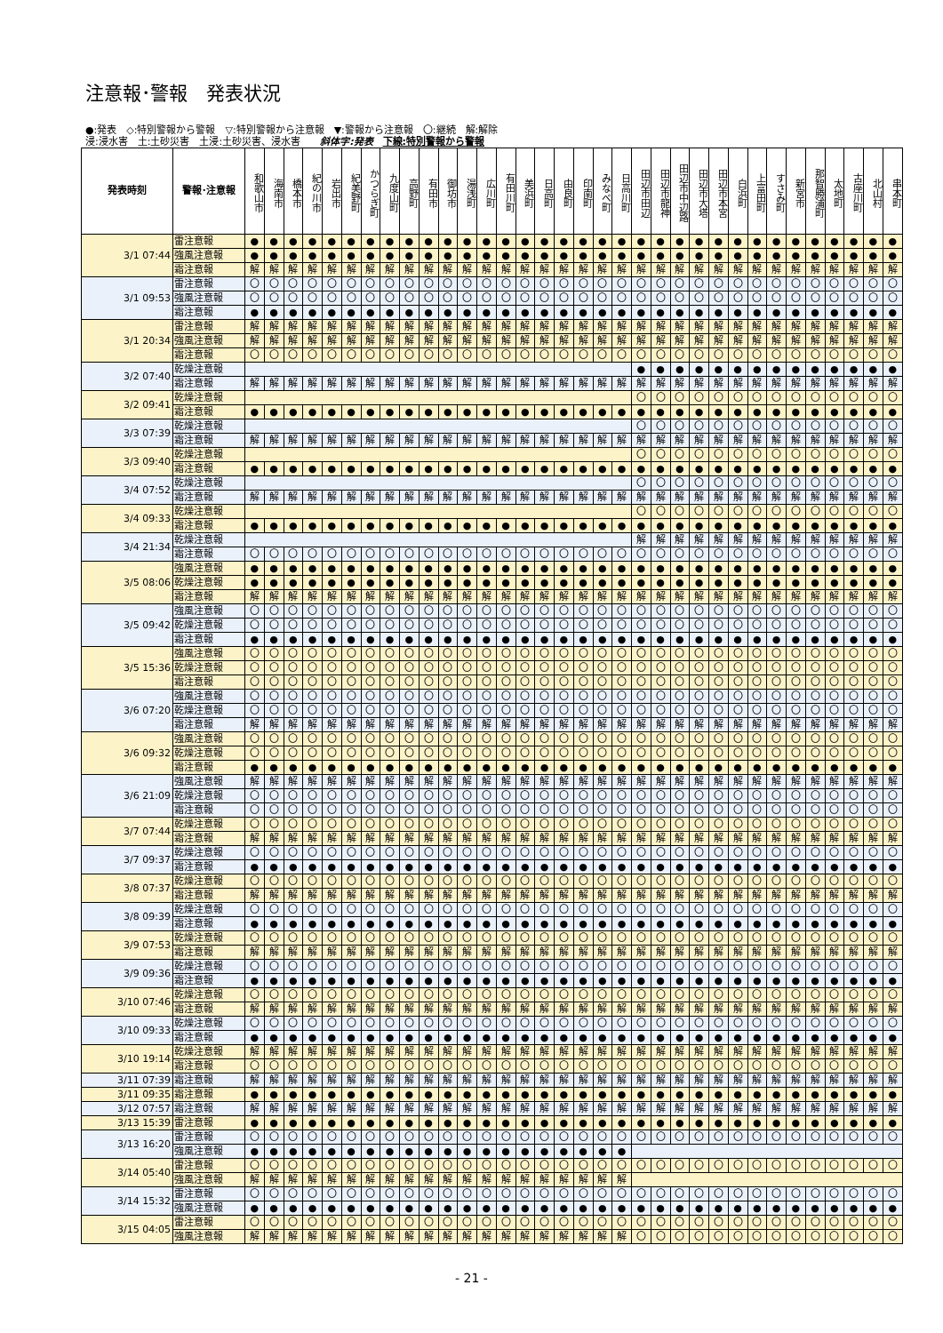注意報･警報　発表状況
●:発表　◇:特別警報から警報　▽:特別警報から注意報　▼:警報から注意報　〇:継続　解:解除
浸:浸水害　土:土砂災害　土浸:土砂災害、浸水害　　斜体字:発表　下線:特別警報から警報
| 発表時刻 | 警報･注意報 | 和歌山市 | 海南市 | 橋本市 | 紀の川市 | 岩出市 | 紀美野町 | かつらぎ町 | 九度山町 | 高野町 | 有田市 | 御坊市 | 湯浅町 | 広川町 | 有田川町 | 美浜町 | 日高町 | 由良町 | 印南町 | みなべ町 | 日高川町 | 田辺市田辺 | 田辺市龍神 | 田辺市中辺路 | 田辺市大塔 | 田辺市本宮 | 白浜町 | 上富田町 | すさみ町 | 新宮市 | 那智勝浦町 | 太地町 | 古座川町 | 北山村 | 串本町 |
| --- | --- | --- | --- | --- | --- | --- | --- | --- | --- | --- | --- | --- | --- | --- | --- | --- | --- | --- | --- | --- | --- | --- | --- | --- | --- | --- | --- | --- | --- | --- | --- | --- | --- | --- | --- |
| 3/1 07:44 | 雷注意報 | ● | ● | ● | ● | ● | ● | ● | ● | ● | ● | ● | ● | ● | ● | ● | ● | ● | ● | ● | ● | ● | ● | ● | ● | ● | ● | ● | ● | ● | ● | ● | ● | ● | ● |
| | 強風注意報 | ● | ● | ● | ● | ● | ● | ● | ● | ● | ● | ● | ● | ● | ● | ● | ● | ● | ● | ● | ● | ● | ● | ● | ● | ● | ● | ● | ● | ● | ● | ● | ● | ● | ● |
| | 霜注意報 | 解 | 解 | 解 | 解 | 解 | 解 | 解 | 解 | 解 | 解 | 解 | 解 | 解 | 解 | 解 | 解 | 解 | 解 | 解 | 解 | 解 | 解 | 解 | 解 | 解 | 解 | 解 | 解 | 解 | 解 | 解 | 解 | 解 | 解 |
| 3/1 09:53 | 雷注意報 | 〇 | 〇 | 〇 | 〇 | 〇 | 〇 | 〇 | 〇 | 〇 | 〇 | 〇 | 〇 | 〇 | 〇 | 〇 | 〇 | 〇 | 〇 | 〇 | 〇 | 〇 | 〇 | 〇 | 〇 | 〇 | 〇 | 〇 | 〇 | 〇 | 〇 | 〇 | 〇 | 〇 | 〇 |
| | 強風注意報 | 〇 | 〇 | 〇 | 〇 | 〇 | 〇 | 〇 | 〇 | 〇 | 〇 | 〇 | 〇 | 〇 | 〇 | 〇 | 〇 | 〇 | 〇 | 〇 | 〇 | 〇 | 〇 | 〇 | 〇 | 〇 | 〇 | 〇 | 〇 | 〇 | 〇 | 〇 | 〇 | 〇 | 〇 |
| | 霜注意報 | ● | ● | ● | ● | ● | ● | ● | ● | ● | ● | ● | ● | ● | ● | ● | ● | ● | ● | ● | ● | ● | ● | ● | ● | ● | ● | ● | ● | ● | ● | ● | ● | ● | ● |
| 3/1 20:34 | 雷注意報 | 解 | 解 | 解 | 解 | 解 | 解 | 解 | 解 | 解 | 解 | 解 | 解 | 解 | 解 | 解 | 解 | 解 | 解 | 解 | 解 | 解 | 解 | 解 | 解 | 解 | 解 | 解 | 解 | 解 | 解 | 解 | 解 | 解 | 解 |
| | 強風注意報 | 解 | 解 | 解 | 解 | 解 | 解 | 解 | 解 | 解 | 解 | 解 | 解 | 解 | 解 | 解 | 解 | 解 | 解 | 解 | 解 | 解 | 解 | 解 | 解 | 解 | 解 | 解 | 解 | 解 | 解 | 解 | 解 | 解 | 解 |
| | 霜注意報 | 〇 | 〇 | 〇 | 〇 | 〇 | 〇 | 〇 | 〇 | 〇 | 〇 | 〇 | 〇 | 〇 | 〇 | 〇 | 〇 | 〇 | 〇 | 〇 | 〇 | 〇 | 〇 | 〇 | 〇 | 〇 | 〇 | 〇 | 〇 | 〇 | 〇 | 〇 | 〇 | 〇 | 〇 |
| 3/2 07:40 | 乾燥注意報 | | | | | | | | | | | | | | | | | | | | | ● | ● | ● | ● | ● | ● | ● | ● | ● | ● | ● | ● | ● | ● |
| | 霜注意報 | 解 | 解 | 解 | 解 | 解 | 解 | 解 | 解 | 解 | 解 | 解 | 解 | 解 | 解 | 解 | 解 | 解 | 解 | 解 | 解 | 解 | 解 | 解 | 解 | 解 | 解 | 解 | 解 | 解 | 解 | 解 | 解 | 解 | 解 |
| 3/2 09:41 | 乾燥注意報 | | | | | | | | | | | | | | | | | | | | | 〇 | 〇 | 〇 | 〇 | 〇 | 〇 | 〇 | 〇 | 〇 | 〇 | 〇 | 〇 | 〇 | 〇 |
| | 霜注意報 | ● | ● | ● | ● | ● | ● | ● | ● | ● | ● | ● | ● | ● | ● | ● | ● | ● | ● | ● | ● | ● | ● | ● | ● | ● | ● | ● | ● | ● | ● | ● | ● | ● | ● |
| 3/3 07:39 | 乾燥注意報 | | | | | | | | | | | | | | | | | | | | | 〇 | 〇 | 〇 | 〇 | 〇 | 〇 | 〇 | 〇 | 〇 | 〇 | 〇 | 〇 | 〇 | 〇 |
| | 霜注意報 | 解 | 解 | 解 | 解 | 解 | 解 | 解 | 解 | 解 | 解 | 解 | 解 | 解 | 解 | 解 | 解 | 解 | 解 | 解 | 解 | 解 | 解 | 解 | 解 | 解 | 解 | 解 | 解 | 解 | 解 | 解 | 解 | 解 | 解 |
| 3/3 09:40 | 乾燥注意報 | | | | | | | | | | | | | | | | | | | | | 〇 | 〇 | 〇 | 〇 | 〇 | 〇 | 〇 | 〇 | 〇 | 〇 | 〇 | 〇 | 〇 | 〇 |
| | 霜注意報 | ● | ● | ● | ● | ● | ● | ● | ● | ● | ● | ● | ● | ● | ● | ● | ● | ● | ● | ● | ● | ● | ● | ● | ● | ● | ● | ● | ● | ● | ● | ● | ● | ● | ● |
| 3/4 07:52 | 乾燥注意報 | | | | | | | | | | | | | | | | | | | | | 〇 | 〇 | 〇 | 〇 | 〇 | 〇 | 〇 | 〇 | 〇 | 〇 | 〇 | 〇 | 〇 | 〇 |
| | 霜注意報 | 解 | 解 | 解 | 解 | 解 | 解 | 解 | 解 | 解 | 解 | 解 | 解 | 解 | 解 | 解 | 解 | 解 | 解 | 解 | 解 | 解 | 解 | 解 | 解 | 解 | 解 | 解 | 解 | 解 | 解 | 解 | 解 | 解 | 解 |
| 3/4 09:33 | 乾燥注意報 | | | | | | | | | | | | | | | | | | | | | 〇 | 〇 | 〇 | 〇 | 〇 | 〇 | 〇 | 〇 | 〇 | 〇 | 〇 | 〇 | 〇 | 〇 |
| | 霜注意報 | ● | ● | ● | ● | ● | ● | ● | ● | ● | ● | ● | ● | ● | ● | ● | ● | ● | ● | ● | ● | ● | ● | ● | ● | ● | ● | ● | ● | ● | ● | ● | ● | ● | ● |
| 3/4 21:34 | 乾燥注意報 | | | | | | | | | | | | | | | | | | | | | 解 | 解 | 解 | 解 | 解 | 解 | 解 | 解 | 解 | 解 | 解 | 解 | 解 | 解 |
| | 霜注意報 | 〇 | 〇 | 〇 | 〇 | 〇 | 〇 | 〇 | 〇 | 〇 | 〇 | 〇 | 〇 | 〇 | 〇 | 〇 | 〇 | 〇 | 〇 | 〇 | 〇 | 〇 | 〇 | 〇 | 〇 | 〇 | 〇 | 〇 | 〇 | 〇 | 〇 | 〇 | 〇 | 〇 | 〇 |
| 3/5 08:06 | 強風注意報 | ● | ● | ● | ● | ● | ● | ● | ● | ● | ● | ● | ● | ● | ● | ● | ● | ● | ● | ● | ● | ● | ● | ● | ● | ● | ● | ● | ● | ● | ● | ● | ● | ● | ● |
| | 乾燥注意報 | ● | ● | ● | ● | ● | ● | ● | ● | ● | ● | ● | ● | ● | ● | ● | ● | ● | ● | ● | ● | ● | ● | ● | ● | ● | ● | ● | ● | ● | ● | ● | ● | ● | ● |
| | 霜注意報 | 解 | 解 | 解 | 解 | 解 | 解 | 解 | 解 | 解 | 解 | 解 | 解 | 解 | 解 | 解 | 解 | 解 | 解 | 解 | 解 | 解 | 解 | 解 | 解 | 解 | 解 | 解 | 解 | 解 | 解 | 解 | 解 | 解 | 解 |
| 3/5 09:42 | 強風注意報 | 〇 | 〇 | 〇 | 〇 | 〇 | 〇 | 〇 | 〇 | 〇 | 〇 | 〇 | 〇 | 〇 | 〇 | 〇 | 〇 | 〇 | 〇 | 〇 | 〇 | 〇 | 〇 | 〇 | 〇 | 〇 | 〇 | 〇 | 〇 | 〇 | 〇 | 〇 | 〇 | 〇 | 〇 |
| | 乾燥注意報 | 〇 | 〇 | 〇 | 〇 | 〇 | 〇 | 〇 | 〇 | 〇 | 〇 | 〇 | 〇 | 〇 | 〇 | 〇 | 〇 | 〇 | 〇 | 〇 | 〇 | 〇 | 〇 | 〇 | 〇 | 〇 | 〇 | 〇 | 〇 | 〇 | 〇 | 〇 | 〇 | 〇 | 〇 |
| | 霜注意報 | ● | ● | ● | ● | ● | ● | ● | ● | ● | ● | ● | ● | ● | ● | ● | ● | ● | ● | ● | ● | ● | ● | ● | ● | ● | ● | ● | ● | ● | ● | ● | ● | ● | ● |
| 3/5 15:36 | 強風注意報 | 〇 | 〇 | 〇 | 〇 | 〇 | 〇 | 〇 | 〇 | 〇 | 〇 | 〇 | 〇 | 〇 | 〇 | 〇 | 〇 | 〇 | 〇 | 〇 | 〇 | 〇 | 〇 | 〇 | 〇 | 〇 | 〇 | 〇 | 〇 | 〇 | 〇 | 〇 | 〇 | 〇 | 〇 |
| | 乾燥注意報 | 〇 | 〇 | 〇 | 〇 | 〇 | 〇 | 〇 | 〇 | 〇 | 〇 | 〇 | 〇 | 〇 | 〇 | 〇 | 〇 | 〇 | 〇 | 〇 | 〇 | 〇 | 〇 | 〇 | 〇 | 〇 | 〇 | 〇 | 〇 | 〇 | 〇 | 〇 | 〇 | 〇 | 〇 |
| | 霜注意報 | 〇 | 〇 | 〇 | 〇 | 〇 | 〇 | 〇 | 〇 | 〇 | 〇 | 〇 | 〇 | 〇 | 〇 | 〇 | 〇 | 〇 | 〇 | 〇 | 〇 | 〇 | 〇 | 〇 | 〇 | 〇 | 〇 | 〇 | 〇 | 〇 | 〇 | 〇 | 〇 | 〇 | 〇 |
| 3/6 07:20 | 強風注意報 | 〇 | 〇 | 〇 | 〇 | 〇 | 〇 | 〇 | 〇 | 〇 | 〇 | 〇 | 〇 | 〇 | 〇 | 〇 | 〇 | 〇 | 〇 | 〇 | 〇 | 〇 | 〇 | 〇 | 〇 | 〇 | 〇 | 〇 | 〇 | 〇 | 〇 | 〇 | 〇 | 〇 | 〇 |
| | 乾燥注意報 | 〇 | 〇 | 〇 | 〇 | 〇 | 〇 | 〇 | 〇 | 〇 | 〇 | 〇 | 〇 | 〇 | 〇 | 〇 | 〇 | 〇 | 〇 | 〇 | 〇 | 〇 | 〇 | 〇 | 〇 | 〇 | 〇 | 〇 | 〇 | 〇 | 〇 | 〇 | 〇 | 〇 | 〇 |
| | 霜注意報 | 解 | 解 | 解 | 解 | 解 | 解 | 解 | 解 | 解 | 解 | 解 | 解 | 解 | 解 | 解 | 解 | 解 | 解 | 解 | 解 | 解 | 解 | 解 | 解 | 解 | 解 | 解 | 解 | 解 | 解 | 解 | 解 | 解 | 解 |
| 3/6 09:32 | 強風注意報 | 〇 | 〇 | 〇 | 〇 | 〇 | 〇 | 〇 | 〇 | 〇 | 〇 | 〇 | 〇 | 〇 | 〇 | 〇 | 〇 | 〇 | 〇 | 〇 | 〇 | 〇 | 〇 | 〇 | 〇 | 〇 | 〇 | 〇 | 〇 | 〇 | 〇 | 〇 | 〇 | 〇 | 〇 |
| | 乾燥注意報 | 〇 | 〇 | 〇 | 〇 | 〇 | 〇 | 〇 | 〇 | 〇 | 〇 | 〇 | 〇 | 〇 | 〇 | 〇 | 〇 | 〇 | 〇 | 〇 | 〇 | 〇 | 〇 | 〇 | 〇 | 〇 | 〇 | 〇 | 〇 | 〇 | 〇 | 〇 | 〇 | 〇 | 〇 |
| | 霜注意報 | ● | ● | ● | ● | ● | ● | ● | ● | ● | ● | ● | ● | ● | ● | ● | ● | ● | ● | ● | ● | ● | ● | ● | ● | ● | ● | ● | ● | ● | ● | ● | ● | ● | ● |
| 3/6 21:09 | 強風注意報 | 解 | 解 | 解 | 解 | 解 | 解 | 解 | 解 | 解 | 解 | 解 | 解 | 解 | 解 | 解 | 解 | 解 | 解 | 解 | 解 | 解 | 解 | 解 | 解 | 解 | 解 | 解 | 解 | 解 | 解 | 解 | 解 | 解 | 解 |
| | 乾燥注意報 | 〇 | 〇 | 〇 | 〇 | 〇 | 〇 | 〇 | 〇 | 〇 | 〇 | 〇 | 〇 | 〇 | 〇 | 〇 | 〇 | 〇 | 〇 | 〇 | 〇 | 〇 | 〇 | 〇 | 〇 | 〇 | 〇 | 〇 | 〇 | 〇 | 〇 | 〇 | 〇 | 〇 | 〇 |
| | 霜注意報 | 〇 | 〇 | 〇 | 〇 | 〇 | 〇 | 〇 | 〇 | 〇 | 〇 | 〇 | 〇 | 〇 | 〇 | 〇 | 〇 | 〇 | 〇 | 〇 | 〇 | 〇 | 〇 | 〇 | 〇 | 〇 | 〇 | 〇 | 〇 | 〇 | 〇 | 〇 | 〇 | 〇 | 〇 |
| 3/7 07:44 | 乾燥注意報 | 〇 | 〇 | 〇 | 〇 | 〇 | 〇 | 〇 | 〇 | 〇 | 〇 | 〇 | 〇 | 〇 | 〇 | 〇 | 〇 | 〇 | 〇 | 〇 | 〇 | 〇 | 〇 | 〇 | 〇 | 〇 | 〇 | 〇 | 〇 | 〇 | 〇 | 〇 | 〇 | 〇 | 〇 |
| | 霜注意報 | 解 | 解 | 解 | 解 | 解 | 解 | 解 | 解 | 解 | 解 | 解 | 解 | 解 | 解 | 解 | 解 | 解 | 解 | 解 | 解 | 解 | 解 | 解 | 解 | 解 | 解 | 解 | 解 | 解 | 解 | 解 | 解 | 解 | 解 |
| 3/7 09:37 | 乾燥注意報 | 〇 | 〇 | 〇 | 〇 | 〇 | 〇 | 〇 | 〇 | 〇 | 〇 | 〇 | 〇 | 〇 | 〇 | 〇 | 〇 | 〇 | 〇 | 〇 | 〇 | 〇 | 〇 | 〇 | 〇 | 〇 | 〇 | 〇 | 〇 | 〇 | 〇 | 〇 | 〇 | 〇 | 〇 |
| | 霜注意報 | ● | ● | ● | ● | ● | ● | ● | ● | ● | ● | ● | ● | ● | ● | ● | ● | ● | ● | ● | ● | ● | ● | ● | ● | ● | ● | ● | ● | ● | ● | ● | ● | ● | ● |
| 3/8 07:37 | 乾燥注意報 | 〇 | 〇 | 〇 | 〇 | 〇 | 〇 | 〇 | 〇 | 〇 | 〇 | 〇 | 〇 | 〇 | 〇 | 〇 | 〇 | 〇 | 〇 | 〇 | 〇 | 〇 | 〇 | 〇 | 〇 | 〇 | 〇 | 〇 | 〇 | 〇 | 〇 | 〇 | 〇 | 〇 | 〇 |
| | 霜注意報 | 解 | 解 | 解 | 解 | 解 | 解 | 解 | 解 | 解 | 解 | 解 | 解 | 解 | 解 | 解 | 解 | 解 | 解 | 解 | 解 | 解 | 解 | 解 | 解 | 解 | 解 | 解 | 解 | 解 | 解 | 解 | 解 | 解 | 解 |
| 3/8 09:39 | 乾燥注意報 | 〇 | 〇 | 〇 | 〇 | 〇 | 〇 | 〇 | 〇 | 〇 | 〇 | 〇 | 〇 | 〇 | 〇 | 〇 | 〇 | 〇 | 〇 | 〇 | 〇 | 〇 | 〇 | 〇 | 〇 | 〇 | 〇 | 〇 | 〇 | 〇 | 〇 | 〇 | 〇 | 〇 | 〇 |
| | 霜注意報 | ● | ● | ● | ● | ● | ● | ● | ● | ● | ● | ● | ● | ● | ● | ● | ● | ● | ● | ● | ● | ● | ● | ● | ● | ● | ● | ● | ● | ● | ● | ● | ● | ● | ● |
| 3/9 07:53 | 乾燥注意報 | 〇 | 〇 | 〇 | 〇 | 〇 | 〇 | 〇 | 〇 | 〇 | 〇 | 〇 | 〇 | 〇 | 〇 | 〇 | 〇 | 〇 | 〇 | 〇 | 〇 | 〇 | 〇 | 〇 | 〇 | 〇 | 〇 | 〇 | 〇 | 〇 | 〇 | 〇 | 〇 | 〇 | 〇 |
| | 霜注意報 | 解 | 解 | 解 | 解 | 解 | 解 | 解 | 解 | 解 | 解 | 解 | 解 | 解 | 解 | 解 | 解 | 解 | 解 | 解 | 解 | 解 | 解 | 解 | 解 | 解 | 解 | 解 | 解 | 解 | 解 | 解 | 解 | 解 | 解 |
| 3/9 09:36 | 乾燥注意報 | 〇 | 〇 | 〇 | 〇 | 〇 | 〇 | 〇 | 〇 | 〇 | 〇 | 〇 | 〇 | 〇 | 〇 | 〇 | 〇 | 〇 | 〇 | 〇 | 〇 | 〇 | 〇 | 〇 | 〇 | 〇 | 〇 | 〇 | 〇 | 〇 | 〇 | 〇 | 〇 | 〇 | 〇 |
| | 霜注意報 | ● | ● | ● | ● | ● | ● | ● | ● | ● | ● | ● | ● | ● | ● | ● | ● | ● | ● | ● | ● | ● | ● | ● | ● | ● | ● | ● | ● | ● | ● | ● | ● | ● | ● |
| 3/10 07:46 | 乾燥注意報 | 〇 | 〇 | 〇 | 〇 | 〇 | 〇 | 〇 | 〇 | 〇 | 〇 | 〇 | 〇 | 〇 | 〇 | 〇 | 〇 | 〇 | 〇 | 〇 | 〇 | 〇 | 〇 | 〇 | 〇 | 〇 | 〇 | 〇 | 〇 | 〇 | 〇 | 〇 | 〇 | 〇 | 〇 |
| | 霜注意報 | 解 | 解 | 解 | 解 | 解 | 解 | 解 | 解 | 解 | 解 | 解 | 解 | 解 | 解 | 解 | 解 | 解 | 解 | 解 | 解 | 解 | 解 | 解 | 解 | 解 | 解 | 解 | 解 | 解 | 解 | 解 | 解 | 解 | 解 |
| 3/10 09:33 | 乾燥注意報 | 〇 | 〇 | 〇 | 〇 | 〇 | 〇 | 〇 | 〇 | 〇 | 〇 | 〇 | 〇 | 〇 | 〇 | 〇 | 〇 | 〇 | 〇 | 〇 | 〇 | 〇 | 〇 | 〇 | 〇 | 〇 | 〇 | 〇 | 〇 | 〇 | 〇 | 〇 | 〇 | 〇 | 〇 |
| | 霜注意報 | ● | ● | ● | ● | ● | ● | ● | ● | ● | ● | ● | ● | ● | ● | ● | ● | ● | ● | ● | ● | ● | ● | ● | ● | ● | ● | ● | ● | ● | ● | ● | ● | ● | ● |
| 3/10 19:14 | 乾燥注意報 | 解 | 解 | 解 | 解 | 解 | 解 | 解 | 解 | 解 | 解 | 解 | 解 | 解 | 解 | 解 | 解 | 解 | 解 | 解 | 解 | 解 | 解 | 解 | 解 | 解 | 解 | 解 | 解 | 解 | 解 | 解 | 解 | 解 | 解 |
| | 霜注意報 | 〇 | 〇 | 〇 | 〇 | 〇 | 〇 | 〇 | 〇 | 〇 | 〇 | 〇 | 〇 | 〇 | 〇 | 〇 | 〇 | 〇 | 〇 | 〇 | 〇 | 〇 | 〇 | 〇 | 〇 | 〇 | 〇 | 〇 | 〇 | 〇 | 〇 | 〇 | 〇 | 〇 | 〇 |
| 3/11 07:39 | 霜注意報 | 解 | 解 | 解 | 解 | 解 | 解 | 解 | 解 | 解 | 解 | 解 | 解 | 解 | 解 | 解 | 解 | 解 | 解 | 解 | 解 | 解 | 解 | 解 | 解 | 解 | 解 | 解 | 解 | 解 | 解 | 解 | 解 | 解 | 解 |
| 3/11 09:35 | 霜注意報 | ● | ● | ● | ● | ● | ● | ● | ● | ● | ● | ● | ● | ● | ● | ● | ● | ● | ● | ● | ● | ● | ● | ● | ● | ● | ● | ● | ● | ● | ● | ● | ● | ● | ● |
| 3/12 07:57 | 霜注意報 | 解 | 解 | 解 | 解 | 解 | 解 | 解 | 解 | 解 | 解 | 解 | 解 | 解 | 解 | 解 | 解 | 解 | 解 | 解 | 解 | 解 | 解 | 解 | 解 | 解 | 解 | 解 | 解 | 解 | 解 | 解 | 解 | 解 | 解 |
| 3/13 15:39 | 雷注意報 | ● | ● | ● | ● | ● | ● | ● | ● | ● | ● | ● | ● | ● | ● | ● | ● | ● | ● | ● | ● | ● | ● | ● | ● | ● | ● | ● | ● | ● | ● | ● | ● | ● | ● |
| 3/13 16:20 | 雷注意報 | 〇 | 〇 | 〇 | 〇 | 〇 | 〇 | 〇 | 〇 | 〇 | 〇 | 〇 | 〇 | 〇 | 〇 | 〇 | 〇 | 〇 | 〇 | 〇 | 〇 | 〇 | 〇 | 〇 | 〇 | 〇 | 〇 | 〇 | 〇 | 〇 | 〇 | 〇 | 〇 | 〇 | 〇 |
| | 強風注意報 | ● | ● | ● | ● | ● | ● | ● | ● | ● | ● | ● | ● | ● | ● | ● | ● | ● | ● | ● | ● | | | | | | | | | | | | | | |
| 3/14 05:40 | 雷注意報 | 〇 | 〇 | 〇 | 〇 | 〇 | 〇 | 〇 | 〇 | 〇 | 〇 | 〇 | 〇 | 〇 | 〇 | 〇 | 〇 | 〇 | 〇 | 〇 | 〇 | 〇 | 〇 | 〇 | 〇 | 〇 | 〇 | 〇 | 〇 | 〇 | 〇 | 〇 | 〇 | 〇 | 〇 |
| | 強風注意報 | 解 | 解 | 解 | 解 | 解 | 解 | 解 | 解 | 解 | 解 | 解 | 解 | 解 | 解 | 解 | 解 | 解 | 解 | 解 | 解 | | | | | | | | | | | | | | |
| 3/14 15:32 | 雷注意報 | 〇 | 〇 | 〇 | 〇 | 〇 | 〇 | 〇 | 〇 | 〇 | 〇 | 〇 | 〇 | 〇 | 〇 | 〇 | 〇 | 〇 | 〇 | 〇 | 〇 | 〇 | 〇 | 〇 | 〇 | 〇 | 〇 | 〇 | 〇 | 〇 | 〇 | 〇 | 〇 | 〇 | 〇 |
| | 強風注意報 | ● | ● | ● | ● | ● | ● | ● | ● | ● | ● | ● | ● | ● | ● | ● | ● | ● | ● | ● | ● | ● | ● | ● | ● | ● | ● | ● | ● | ● | ● | ● | ● | ● | ● |
| 3/15 04:05 | 雷注意報 | 〇 | 〇 | 〇 | 〇 | 〇 | 〇 | 〇 | 〇 | 〇 | 〇 | 〇 | 〇 | 〇 | 〇 | 〇 | 〇 | 〇 | 〇 | 〇 | 〇 | 〇 | 〇 | 〇 | 〇 | 〇 | 〇 | 〇 | 〇 | 〇 | 〇 | 〇 | 〇 | 〇 | 〇 |
| | 強風注意報 | 解 | 解 | 解 | 解 | 解 | 解 | 解 | 解 | 解 | 解 | 解 | 解 | 解 | 解 | 解 | 解 | 解 | 解 | 解 | 解 | 〇 | 〇 | 〇 | 〇 | 〇 | 〇 | 〇 | 〇 | 〇 | 〇 | 〇 | 〇 | 〇 | 〇 |
- 21 -